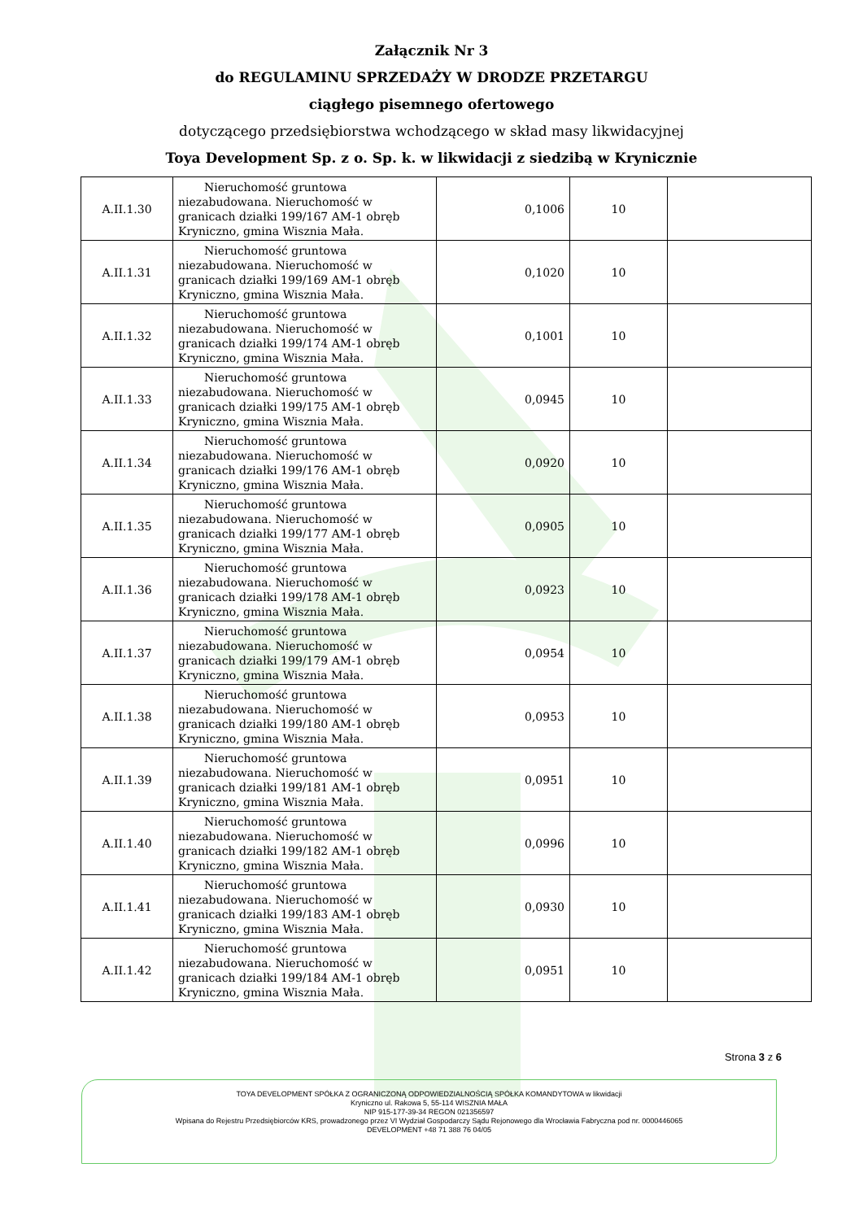Załącznik Nr 3
do REGULAMINU SPRZEDAŻY W DRODZE PRZETARGU
ciągłego pisemnego ofertowego
dotyczącego przedsiębiorstwa wchodzącego w skład masy likwidacyjnej
Toya Development Sp. z o. Sp. k. w likwidacji z siedzibą w Krynicznie
| A.II.1.30 | Nieruchomość gruntowa niezabudowana. Nieruchomość w granicach działki 199/167 AM-1 obręb Kryniczno, gmina Wisznia Mała. | 0,1006 | 10 | |
| A.II.1.31 | Nieruchomość gruntowa niezabudowana. Nieruchomość w granicach działki 199/169 AM-1 obręb Kryniczno, gmina Wisznia Mała. | 0,1020 | 10 | |
| A.II.1.32 | Nieruchomość gruntowa niezabudowana. Nieruchomość w granicach działki 199/174 AM-1 obręb Kryniczno, gmina Wisznia Mała. | 0,1001 | 10 | |
| A.II.1.33 | Nieruchomość gruntowa niezabudowana. Nieruchomość w granicach działki 199/175 AM-1 obręb Kryniczno, gmina Wisznia Mała. | 0,0945 | 10 | |
| A.II.1.34 | Nieruchomość gruntowa niezabudowana. Nieruchomość w granicach działki 199/176 AM-1 obręb Kryniczno, gmina Wisznia Mała. | 0,0920 | 10 | |
| A.II.1.35 | Nieruchomość gruntowa niezabudowana. Nieruchomość w granicach działki 199/177 AM-1 obręb Kryniczno, gmina Wisznia Mała. | 0,0905 | 10 | |
| A.II.1.36 | Nieruchomość gruntowa niezabudowana. Nieruchomość w granicach działki 199/178 AM-1 obręb Kryniczno, gmina Wisznia Mała. | 0,0923 | 10 | |
| A.II.1.37 | Nieruchomość gruntowa niezabudowana. Nieruchomość w granicach działki 199/179 AM-1 obręb Kryniczno, gmina Wisznia Mała. | 0,0954 | 10 | |
| A.II.1.38 | Nieruchomość gruntowa niezabudowana. Nieruchomość w granicach działki 199/180 AM-1 obręb Kryniczno, gmina Wisznia Mała. | 0,0953 | 10 | |
| A.II.1.39 | Nieruchomość gruntowa niezabudowana. Nieruchomość w granicach działki 199/181 AM-1 obręb Kryniczno, gmina Wisznia Mała. | 0,0951 | 10 | |
| A.II.1.40 | Nieruchomość gruntowa niezabudowana. Nieruchomość w granicach działki 199/182 AM-1 obręb Kryniczno, gmina Wisznia Mała. | 0,0996 | 10 | |
| A.II.1.41 | Nieruchomość gruntowa niezabudowana. Nieruchomość w granicach działki 199/183 AM-1 obręb Kryniczno, gmina Wisznia Mała. | 0,0930 | 10 | |
| A.II.1.42 | Nieruchomość gruntowa niezabudowana. Nieruchomość w granicach działki 199/184 AM-1 obręb Kryniczno, gmina Wisznia Mała. | 0,0951 | 10 | |
Strona 3 z 6
TOYA DEVELOPMENT SPÓŁKA Z OGRANICZONĄ ODPOWIEDZIALNOŚCIĄ SPÓŁKA KOMANDYTOWA w likwidacji
Kryniczno ul. Rakowa 5, 55-114 WISZNIA MAŁA
NIP 915-177-39-34 REGON 021356597
Wpisana do Rejestru Przedsiębiorców KRS, prowadzonego przez VI Wydział Gospodarczy Sądu Rejonowego dla Wrocławia Fabryczna pod nr. 0000446065
DEVELOPMENT +48 71 388 76 04/05